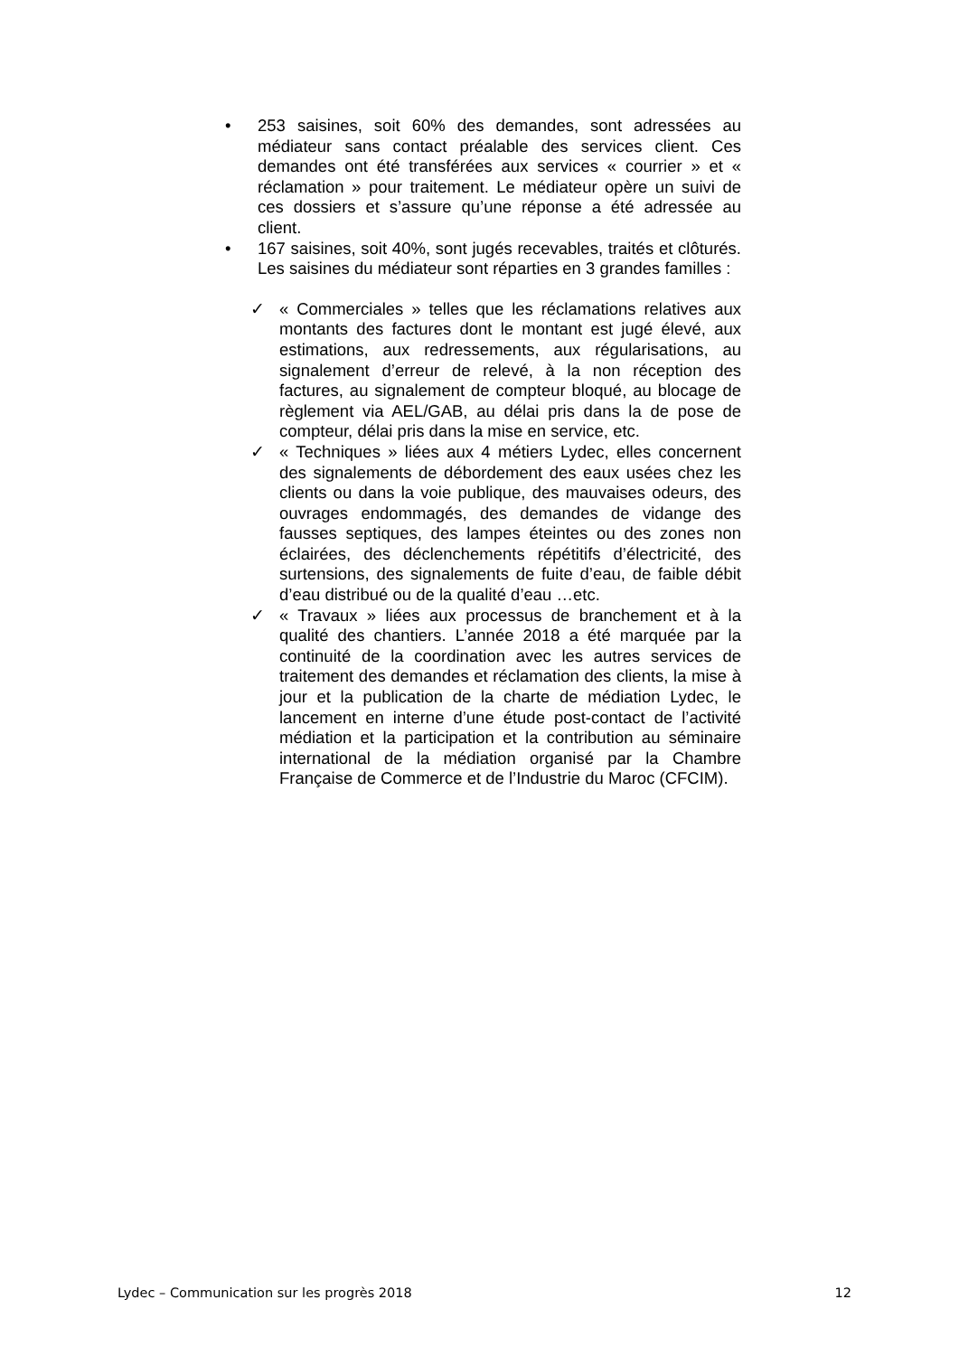• 253 saisines, soit 60% des demandes, sont adressées au médiateur sans contact préalable des services client. Ces demandes ont été transférées aux services « courrier » et « réclamation » pour traitement. Le médiateur opère un suivi de ces dossiers et s’assure qu’une réponse a été adressée au client.
• 167 saisines, soit 40%, sont jugés recevables, traités et clôturés. Les saisines du médiateur sont réparties en 3 grandes familles :
✓ « Commerciales » telles que les réclamations relatives aux montants des factures dont le montant est jugé élevé, aux estimations, aux redressements, aux régularisations, au signalement d’erreur de relevé, à la non réception des factures, au signalement de compteur bloqué, au blocage de règlement via AEL/GAB, au délai pris dans la de pose de compteur, délai pris dans la mise en service, etc.
✓ « Techniques » liées aux 4 métiers Lydec, elles concernent des signalements de débordement des eaux usées chez les clients ou dans la voie publique, des mauvaises odeurs, des ouvrages endommagés, des demandes de vidange des fausses septiques, des lampes éteintes ou des zones non éclairées, des déclenchements répétitifs d’électricité, des surtensions, des signalements de fuite d’eau, de faible débit d’eau distribué ou de la qualité d’eau …etc.
✓ « Travaux » liées aux processus de branchement et à la qualité des chantiers. L’année 2018 a été marquée par la continuité de la coordination avec les autres services de traitement des demandes et réclamation des clients, la mise à jour et la publication de la charte de médiation Lydec, le lancement en interne d’une étude post-contact de l’activité médiation et la participation et la contribution au séminaire international de la médiation organisé par la Chambre Française de Commerce et de l’Industrie du Maroc (CFCIM).
Lydec – Communication sur les progrès 2018 12